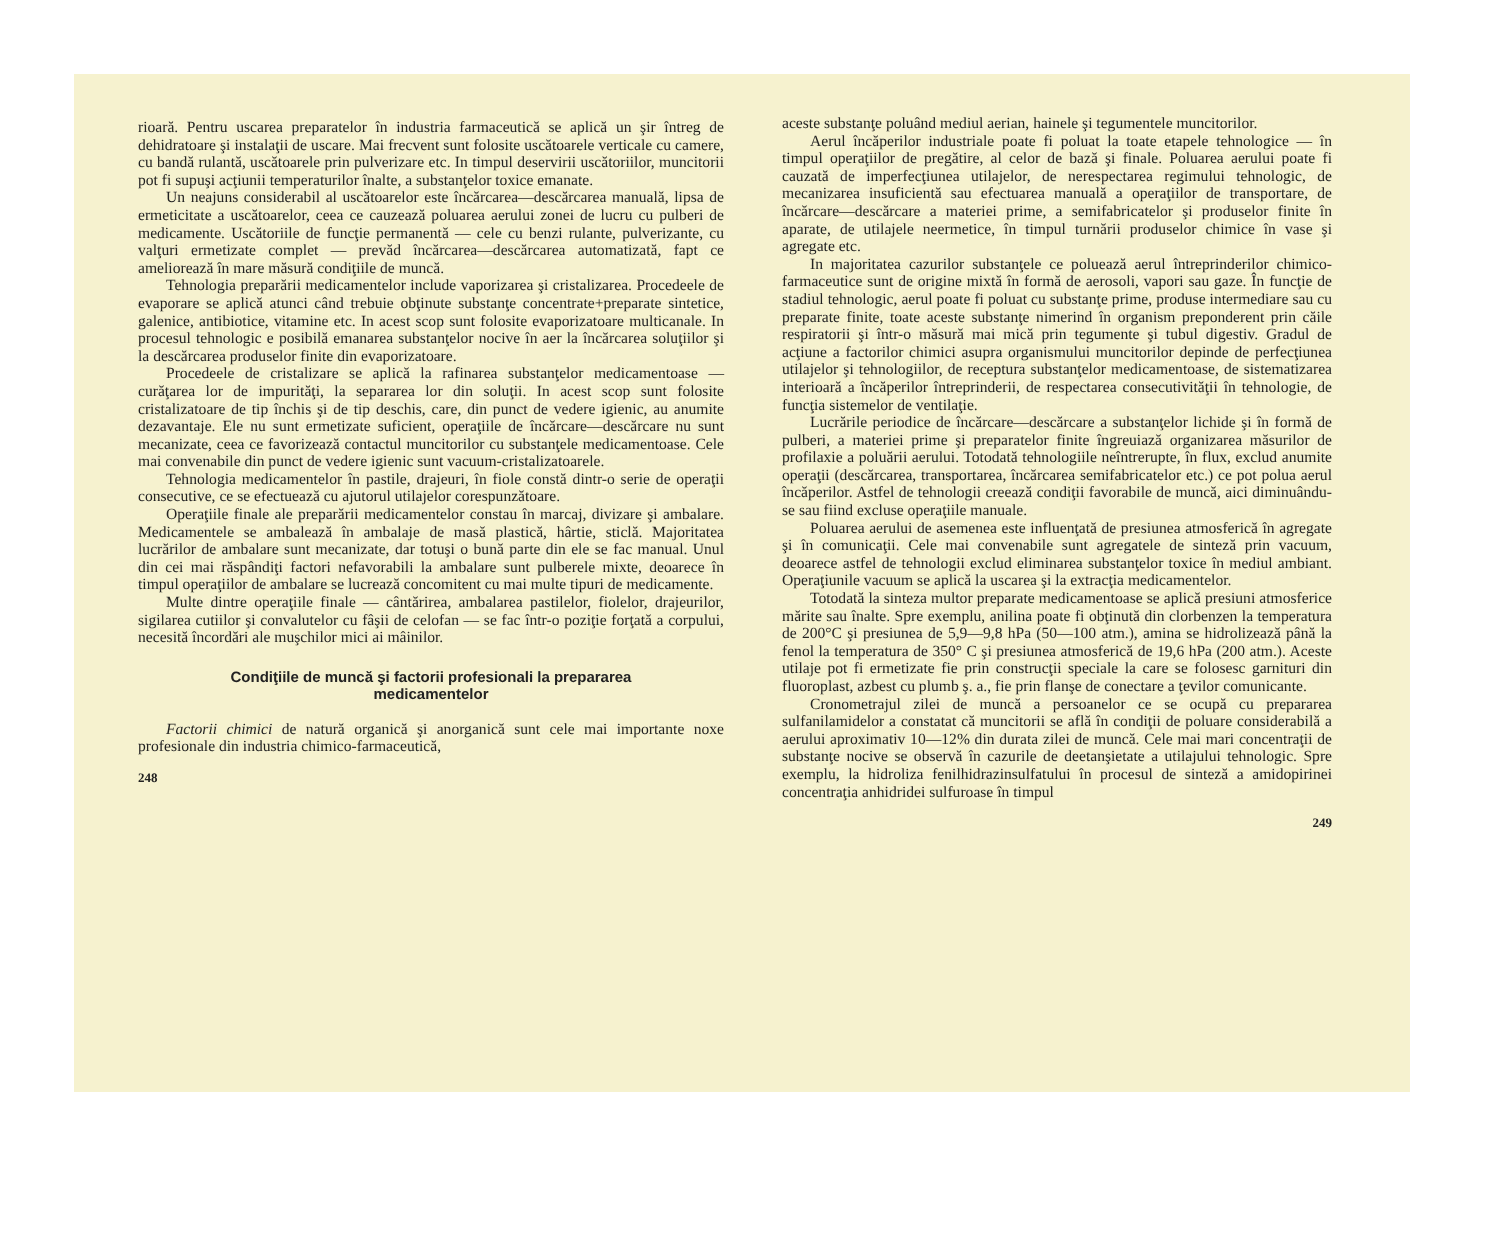rioară. Pentru uscarea preparatelor în industria farmaceutică se aplică un şir întreg de dehidratoare şi instalaţii de uscare. Mai frecvent sunt folosite uscătoarele verticale cu camere, cu bandă rulantă, uscătoarele prin pulverizare etc. In timpul deservirii uscătoriilor, muncitorii pot fi supuşi acţiunii temperaturilor înalte, a substanţelor toxice emanate.
Un neajuns considerabil al uscătoarelor este încărcarea—descărcarea manuală, lipsa de ermeticitate a uscătoarelor, ceea ce cauzează poluarea aerului zonei de lucru cu pulberi de medicamente. Uscătoriile de funcţie permanentă — cele cu benzi rulante, pulverizante, cu valţuri ermetizate complet — prevăd încărcarea—descărcarea automatizată, fapt ce ameliorează în mare măsură condiţiile de muncă.
Tehnologia preparării medicamentelor include vaporizarea şi cristalizarea. Procedeele de evaporare se aplică atunci când trebuie obţinute substanţe concentrate+preparate sintetice, galenice, antibiotice, vitamine etc. In acest scop sunt folosite evaporizatoare multicanale. In procesul tehnologic e posibilă emanarea substanţelor nocive în aer la încărcarea soluţiilor şi la descărcarea produselor finite din evaporizatoare.
Procedeele de cristalizare se aplică la rafinarea substanţelor medicamentoase — curăţarea lor de impurităţi, la separarea lor din soluţii. In acest scop sunt folosite cristalizatoare de tip închis şi de tip deschis, care, din punct de vedere igienic, au anumite dezavantaje. Ele nu sunt ermetizate suficient, operaţiile de încărcare—descărcare nu sunt mecanizate, ceea ce favorizează contactul muncitorilor cu substanţele medicamentoase. Cele mai convenabile din punct de vedere igienic sunt vacuum-cristalizatoarele.
Tehnologia medicamentelor în pastile, drajeuri, în fiole constă dintr-o serie de operaţii consecutive, ce se efectuează cu ajutorul utilajelor corespunzătoare.
Operaţiile finale ale preparării medicamentelor constau în marcaj, divizare şi ambalare. Medicamentele se ambalează în ambalaje de masă plastică, hârtie, sticlă. Majoritatea lucrărilor de ambalare sunt mecanizate, dar totuşi o bună parte din ele se fac manual. Unul din cei mai răspândiţi factori nefavorabili la ambalare sunt pulberele mixte, deoarece în timpul operaţiilor de ambalare se lucrează concomitent cu mai multe tipuri de medicamente.
Multe dintre operaţiile finale — cântărirea, ambalarea pastilelor, fiolelor, drajeurilor, sigilarea cutiilor şi convalutelor cu fâşii de celofan — se fac într-o poziţie forţată a corpului, necesită încordări ale muşchilor mici ai mâinilor.
Condiţiile de muncă şi factorii profesionali la prepararea medicamentelor
Factorii chimici de natură organică şi anorganică sunt cele mai importante noxe profesionale din industria chimico-farmaceutică,
248
aceste substanţe poluând mediul aerian, hainele şi tegumentele muncitorilor.
Aerul încăperilor industriale poate fi poluat la toate etapele tehnologice — în timpul operaţiilor de pregătire, al celor de bază şi finale. Poluarea aerului poate fi cauzată de imperfecţiunea utilajelor, de nerespectarea regimului tehnologic, de mecanizarea insuficientă sau efectuarea manuală a operaţiilor de transportare, de încărcare—descărcare a materiei prime, a semifabricatelor şi produselor finite în aparate, de utilajele neermetice, în timpul turnării produselor chimice în vase şi agregate etc.
In majoritatea cazurilor substanţele ce poluează aerul întreprinderilor chimico-farmaceutice sunt de origine mixtă în formă de aerosoli, vapori sau gaze. În funcţie de stadiul tehnologic, aerul poate fi poluat cu substanţe prime, produse intermediare sau cu preparate finite, toate aceste substanţe nimerind în organism preponderent prin căile respiratorii şi într-o măsură mai mică prin tegumente şi tubul digestiv. Gradul de acţiune a factorilor chimici asupra organismului muncitorilor depinde de perfecţiunea utilajelor şi tehnologiilor, de receptura substanţelor medicamentoase, de sistematizarea interioară a încăperilor întreprinderii, de respectarea consecutivităţii în tehnologie, de funcţia sistemelor de ventilaţie.
Lucrările periodice de încărcare—descărcare a substanţelor lichide şi în formă de pulberi, a materiei prime şi preparatelor finite îngreuiază organizarea măsurilor de profilaxie a poluării aerului. Totodată tehnologiile neîntrerupte, în flux, exclud anumite operaţii (descărcarea, transportarea, încărcarea semifabricatelor etc.) ce pot polua aerul încăperilor. Astfel de tehnologii creează condiţii favorabile de muncă, aici diminuându-se sau fiind excluse operaţiile manuale.
Poluarea aerului de asemenea este influenţată de presiunea atmosferică în agregate şi în comunicaţii. Cele mai convenabile sunt agregatele de sinteză prin vacuum, deoarece astfel de tehnologii exclud eliminarea substanţelor toxice în mediul ambiant. Operaţiunile vacuum se aplică la uscarea şi la extracţia medicamentelor.
Totodată la sinteza multor preparate medicamentoase se aplică presiuni atmosferice mărite sau înalte. Spre exemplu, anilina poate fi obţinută din clorbenzen la temperatura de 200°C şi presiunea de 5,9—9,8 hPa (50—100 atm.), amina se hidrolizează până la fenol la temperatura de 350° C şi presiunea atmosferică de 19,6 hPa (200 atm.). Aceste utilaje pot fi ermetizate fie prin construcţii speciale la care se folosesc garnituri din fluoroplast, azbest cu plumb ş. a., fie prin flanşe de conectare a ţevilor comunicante.
Cronometrajul zilei de muncă a persoanelor ce se ocupă cu prepararea sulfanilamidelor a constatat că muncitorii se află în condiţii de poluare considerabilă a aerului aproximativ 10—12% din durata zilei de muncă. Cele mai mari concentraţii de substanţe nocive se observă în cazurile de deetanşietate a utilajului tehnologic. Spre exemplu, la hidroliza fenilhidrazinsulfatului în procesul de sinteză a amidopirinei concentraţia anhidridei sulfuroase în timpul
249